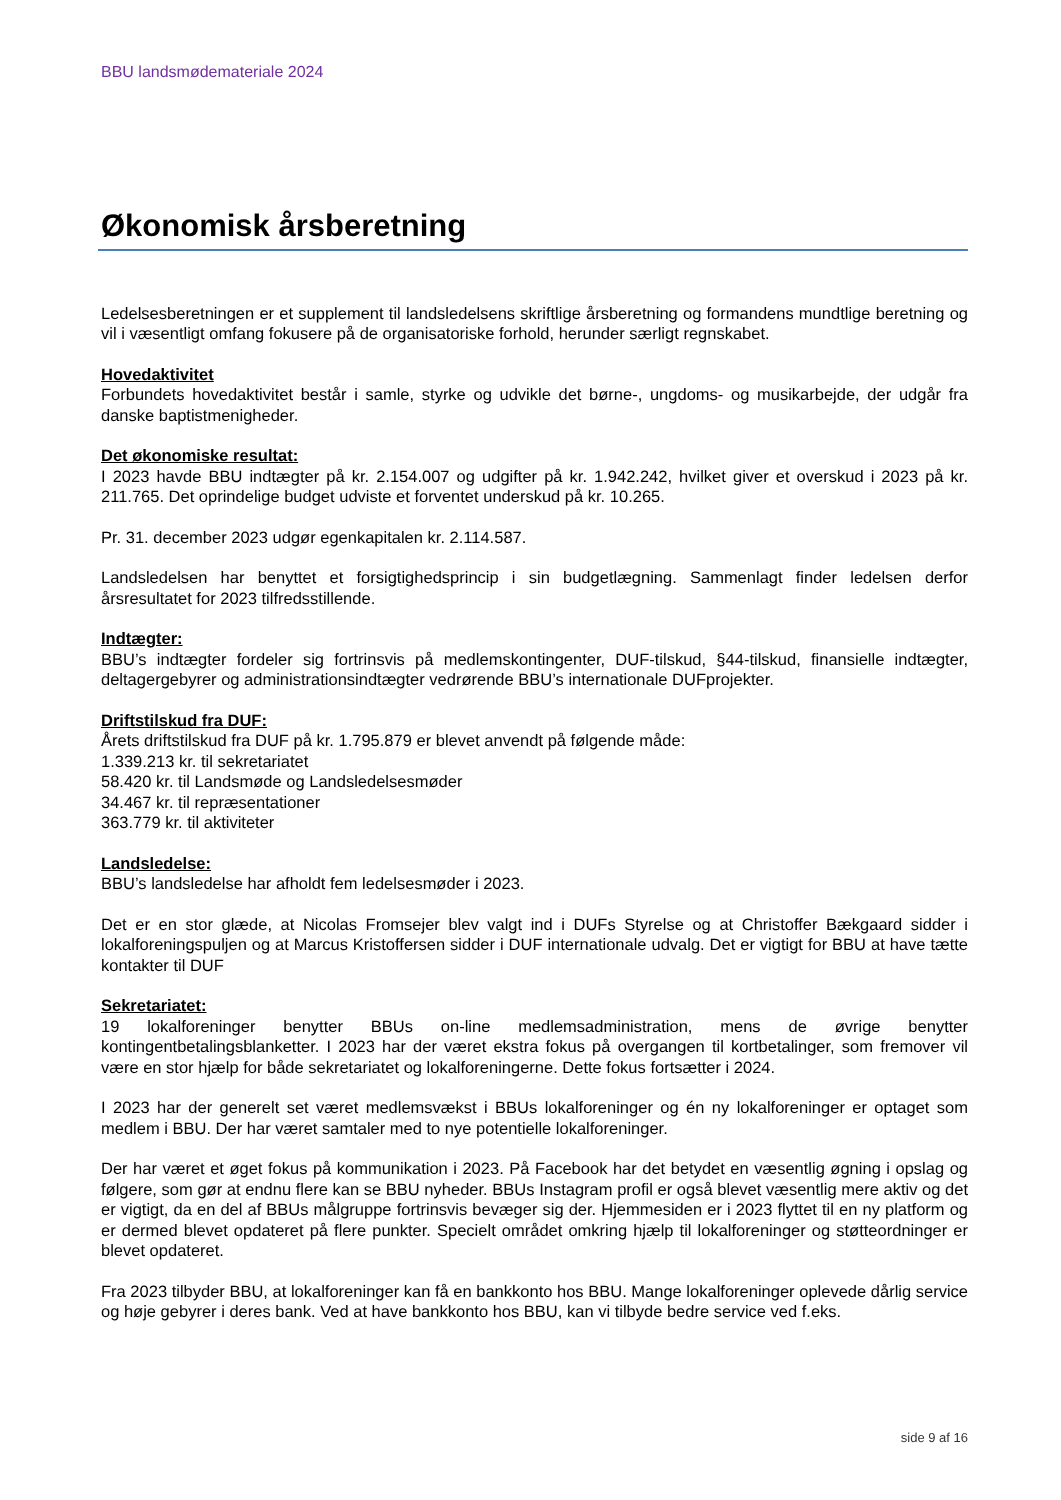BBU landsmødemateriale 2024
Økonomisk årsberetning
Ledelsesberetningen er et supplement til landsledelsens skriftlige årsberetning og formandens mundtlige beretning og vil i væsentligt omfang fokusere på de organisatoriske forhold, herunder særligt regnskabet.
Hovedaktivitet
Forbundets hovedaktivitet består i samle, styrke og udvikle det børne-, ungdoms- og musikarbejde, der udgår fra danske baptistmenigheder.
Det økonomiske resultat:
I 2023 havde BBU indtægter på kr. 2.154.007 og udgifter på kr. 1.942.242, hvilket giver et overskud i 2023 på kr. 211.765. Det oprindelige budget udviste et forventet underskud på kr. 10.265.
Pr. 31. december 2023 udgør egenkapitalen kr. 2.114.587.
Landsledelsen har benyttet et forsigtighedsprincip i sin budgetlægning. Sammenlagt finder ledelsen derfor årsresultatet for 2023 tilfredsstillende.
Indtægter:
BBU’s indtægter fordeler sig fortrinsvis på medlemskontingenter, DUF-tilskud, §44-tilskud, finansielle indtægter, deltagergebyrer og administrationsindtægter vedrørende BBU’s internationale DUFprojekter.
Driftstilskud fra DUF:
Årets driftstilskud fra DUF på kr. 1.795.879 er blevet anvendt på følgende måde:
1.339.213 kr. til sekretariatet
58.420 kr. til Landsmøde og Landsledelsesmøder
34.467 kr. til repræsentationer
363.779 kr. til aktiviteter
Landsledelse:
BBU’s landsledelse har afholdt fem ledelsesmøder i 2023.
Det er en stor glæde, at Nicolas Fromsejer blev valgt ind i DUFs Styrelse og at Christoffer Bækgaard sidder i lokalforeningspuljen og at Marcus Kristoffersen sidder i DUF internationale udvalg. Det er vigtigt for BBU at have tætte kontakter til DUF
Sekretariatet:
19 lokalforeninger benytter BBUs on-line medlemsadministration, mens de øvrige benytter kontingentbetalingsblanketter. I 2023 har der været ekstra fokus på overgangen til kortbetalinger, som fremover vil være en stor hjælp for både sekretariatet og lokalforeningerne. Dette fokus fortsætter i 2024.
I 2023 har der generelt set været medlemsvækst i BBUs lokalforeninger og én ny lokalforeninger er optaget som medlem i BBU. Der har været samtaler med to nye potentielle lokalforeninger.
Der har været et øget fokus på kommunikation i 2023. På Facebook har det betydet en væsentlig øgning i opslag og følgere, som gør at endnu flere kan se BBU nyheder. BBUs Instagram profil er også blevet væsentlig mere aktiv og det er vigtigt, da en del af BBUs målgruppe fortrinsvis bevæger sig der. Hjemmesiden er i 2023 flyttet til en ny platform og er dermed blevet opdateret på flere punkter. Specielt området omkring hjælp til lokalforeninger og støtteordninger er blevet opdateret.
Fra 2023 tilbyder BBU, at lokalforeninger kan få en bankkonto hos BBU. Mange lokalforeninger oplevede dårlig service og høje gebyrer i deres bank. Ved at have bankkonto hos BBU, kan vi tilbyde bedre service ved f.eks.
side 9 af 16